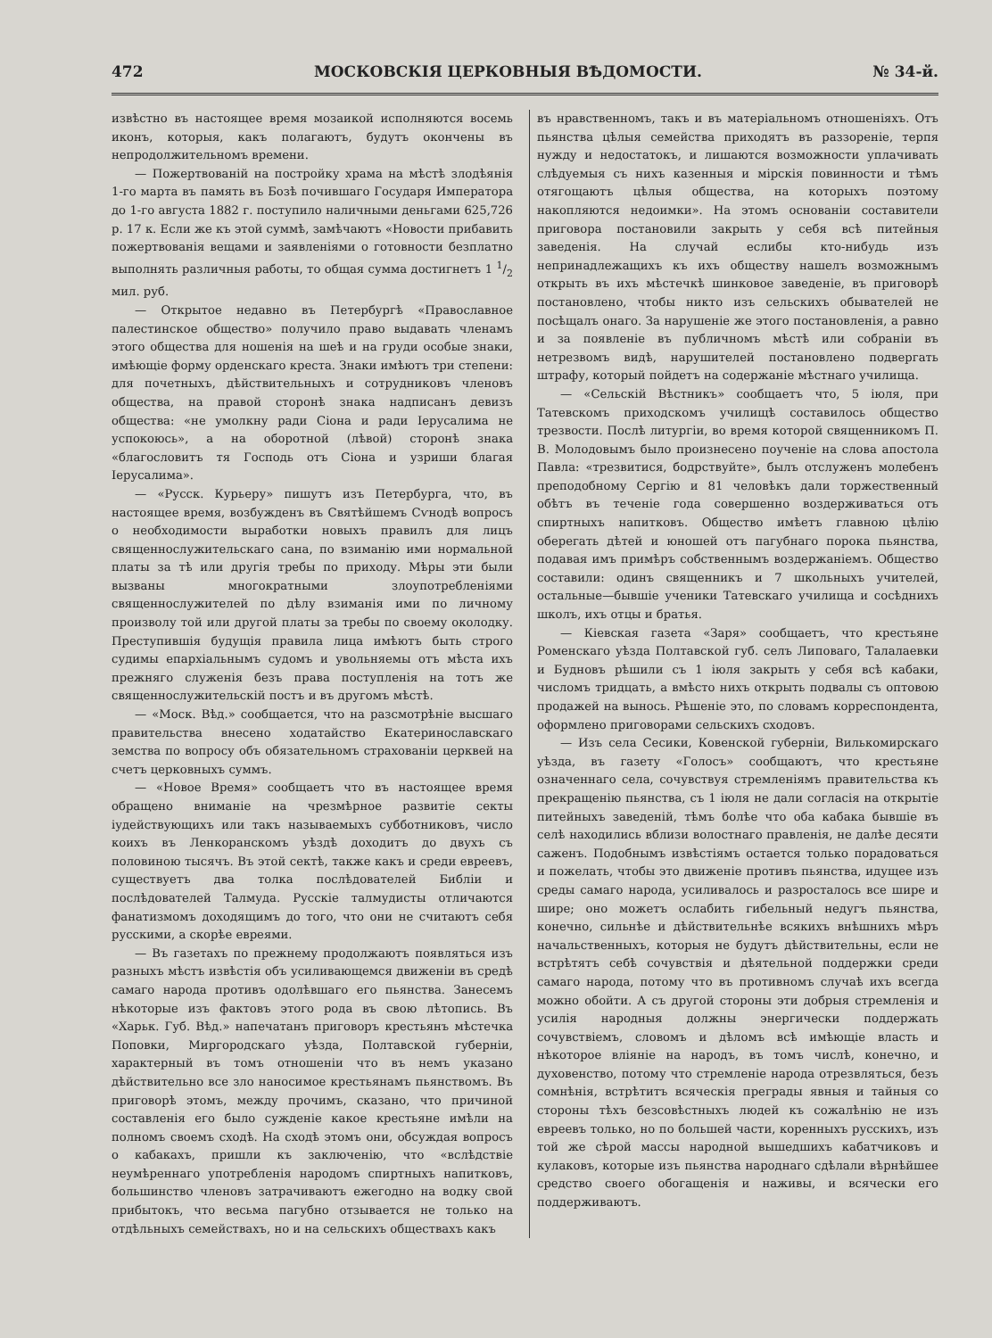472 МОСКОВСКІЯ ЦЕРКОВНЫЯ ВѢДОМОСТИ. № 34-й.
извѣстно въ настоящее время мозаикой исполняются восемь иконъ, которыя, какъ полагаютъ, будутъ окончены въ непродолжительномъ времени.
— Пожертвованій на постройку храма на мѣстѣ злодѣянія 1-го марта въ память въ Бозѣ почившаго Государя Императора до 1-го августа 1882 г. поступило наличными деньгами 625,726 р. 17 к. Если же къ этой суммѣ, замѣчаютъ «Новости прибавить пожертвованія вещами и заявленіями о готовности безплатно выполнять различныя работы, то общая сумма достигнетъ 1 1/2 мил. руб.
— Открытое недавно въ Петербургѣ «Православное палестинское общество» получило право выдавать членамъ этого общества для ношенія на шеѣ и на груди особые знаки, имѣющіе форму орденскаго креста. Знаки имѣютъ три степени: для почетныхъ, дѣйствительныхъ и сотрудниковъ членовъ общества, на правой сторонѣ знака надписанъ девизъ общества: «не умолкну ради Сіона и ради Іерусалима не успокоюсь», а на оборотной (лѣвой) сторонѣ знака «благословитъ тя Господь отъ Сіона и узриши благая Іерусалима».
— «Русск. Курьеру» пишутъ изъ Петербурга, что, въ настоящее время, возбужденъ въ Святѣйшемъ Сѵнодѣ вопросъ о необходимости выработки новыхъ правилъ для лицъ священнослужительскаго сана, по взиманію ими нормальной платы за тѣ или другія требы по приходу. Мѣры эти были вызваны многократными злоупотребленіями священнослужителей по дѣлу взиманія ими по личному произволу той или другой платы за требы по своему околодку. Преступившія будущія правила лица имѣютъ быть строго судимы епархіальнымъ судомъ и увольняемы отъ мѣста ихъ прежняго служенія безъ права поступленія на тотъ же священнослужительскій постъ и въ другомъ мѣстѣ.
— «Моск. Вѣд.» сообщается, что на разсмотрѣніе высшаго правительства внесено ходатайство Екатеринославскаго земства по вопросу объ обязательномъ страхованіи церквей на счетъ церковныхъ суммъ.
— «Новое Время» сообщаетъ что въ настоящее время обращено вниманіе на чрезмѣрное развитіе секты іудействующихъ или такъ называемыхъ субботниковъ, число коихъ въ Ленкоранскомъ уѣздѣ доходитъ до двухъ съ половиною тысячъ. Въ этой сектѣ, также какъ и среди евреевъ, существуетъ два толка послѣдователей Библіи и послѣдователей Талмуда. Русскіе талмудисты отличаются фанатизмомъ доходящимъ до того, что они не считаютъ себя русскими, а скорѣе евреями.
— Въ газетахъ по прежнему продолжаютъ появляться изъ разныхъ мѣстъ извѣстія объ усиливающемся движеніи въ средѣ самаго народа противъ одолѣвшаго его пьянства. Занесемъ нѣкоторые изъ фактовъ этого рода въ свою лѣтопись. Въ «Харьк. Губ. Вѣд.» напечатанъ приговоръ крестьянъ мѣстечка Поповки, Миргородскаго уѣзда, Полтавской губерніи, характерный въ томъ отношеніи что въ немъ указано дѣйствительно все зло наносимое крестьянамъ пьянствомъ. Въ приговорѣ этомъ, между прочимъ, сказано, что причиной составленія его было сужденіе какое крестьяне имѣли на полномъ своемъ сходѣ. На сходѣ этомъ они, обсуждая вопросъ о кабакахъ, пришли къ заключенію, что «вслѣдствіе неумѣреннаго употребленія народомъ спиртныхъ напитковъ, большинство членовъ затрачиваютъ ежегодно на водку свой прибытокъ, что весьма пагубно отзывается не только на отдѣльныхъ семействахъ, но и на сельскихъ обществахъ какъ
въ нравственномъ, такъ и въ матеріальномъ отношеніяхъ. Отъ пьянства цѣлыя семейства приходятъ въ раззореніе, терпя нужду и недостатокъ, и лишаются возможности уплачивать слѣдуемыя съ нихъ казенныя и мірскія повинности и тѣмъ отягощаютъ цѣлыя общества, на которыхъ поэтому накопляются недоимки». На этомъ основаніи составители приговора постановили закрыть у себя всѣ питейныя заведенія. На случай еслибы кто-нибудь изъ непринадлежащихъ къ ихъ обществу нашелъ возможнымъ открыть въ ихъ мѣстечкѣ шинковое заведеніе, въ приговорѣ постановлено, чтобы никто изъ сельскихъ обывателей не посѣщалъ онаго. За нарушеніе же этого постановленія, а равно и за появленіе въ публичномъ мѣстѣ или собраніи въ нетрезвомъ видѣ, нарушителей постановлено подвергать штрафу, который пойдетъ на содержаніе мѣстнаго училища.
— «Сельскій Вѣстникъ» сообщаетъ что, 5 іюля, при Татевскомъ приходскомъ училищѣ составилось общество трезвости. Послѣ литургіи, во время которой священникомъ П. В. Молодовымъ было произнесено поученіе на слова апостола Павла: «трезвитися, бодрствуйте», былъ отслуженъ молебенъ преподобному Сергію и 81 человѣкъ дали торжественный обѣтъ въ теченіе года совершенно воздерживаться отъ спиртныхъ напитковъ. Общество имѣетъ главною цѣлію оберегать дѣтей и юношей отъ пагубнаго порока пьянства, подавая имъ примѣръ собственнымъ воздержаніемъ. Общество составили: одинъ священникъ и 7 школьныхъ учителей, остальные—бывшіе ученики Татевскаго училища и сосѣднихъ школъ, ихъ отцы и братья.
— Кіевская газета «Заря» сообщаетъ, что крестьяне Роменскаго уѣзда Полтавской губ. селъ Липоваго, Талалаевки и Будновъ рѣшили съ 1 іюля закрыть у себя всѣ кабаки, числомъ тридцать, а вмѣсто нихъ открыть подвалы съ оптовою продажей на вынось. Рѣшеніе это, по словамъ корреспондента, оформлено приговорами сельскихъ сходовъ.
— Изъ села Сесики, Ковенской губерніи, Вилькомирскаго уѣзда, въ газету «Голосъ» сообщаютъ, что крестьяне означеннаго села, сочувствуя стремленіямъ правительства къ прекращенію пьянства, съ 1 іюля не дали согласія на открытіе питейныхъ заведеній, тѣмъ болѣе что оба кабака бывшіе въ селѣ находились вблизи волостнаго правленія, не далѣе десяти саженъ. Подобнымъ извѣстіямъ остается только порадоваться и пожелать, чтобы это движеніе противъ пьянства, идущее изъ среды самаго народа, усиливалось и разросталось все шире и шире; оно можетъ ослабить гибельный недугъ пьянства, конечно, сильнѣе и дѣйствительнѣе всякихъ внѣшнихъ мѣръ начальственныхъ, которыя не будутъ дѣйствительны, если не встрѣтятъ себѣ сочувствія и дѣятельной поддержки среди самаго народа, потому что въ противномъ случаѣ ихъ всегда можно обойти. А съ другой стороны эти добрыя стремленія и усилія народныя должны энергически поддержать сочувствіемъ, словомъ и дѣломъ всѣ имѣющіе власть и нѣкоторое вліяніе на народъ, въ томъ числѣ, конечно, и духовенство, потому что стремленіе народа отрезвляться, безъ сомнѣнія, встрѣтитъ всяческія преграды явныя и тайныя со стороны тѣхъ безсовѣстныхъ людей къ сожалѣнію не изъ евреевъ только, но по большей части, коренныхъ русскихъ, изъ той же сѣрой массы народной вышедшихъ кабатчиковъ и кулаковъ, которые изъ пьянства народнаго сдѣлали вѣрнѣйшее средство своего обогащенія и наживы, и всячески его поддерживаютъ.